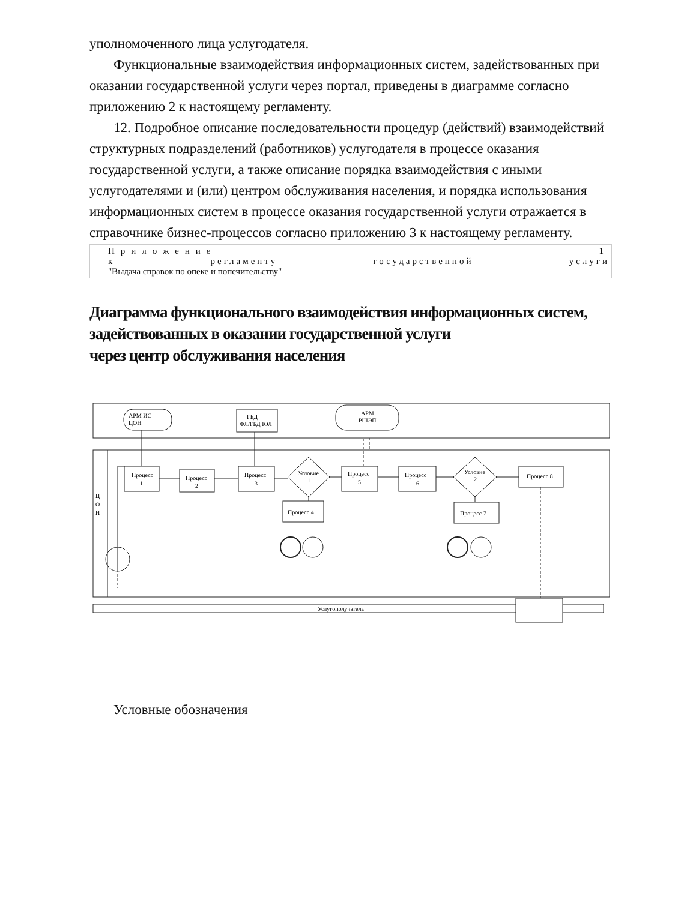уполномоченного лица услугодателя.
Функциональные взаимодействия информационных систем, задействованных при оказании государственной услуги через портал, приведены в диаграмме согласно приложению 2 к настоящему регламенту.
12. Подробное описание последовательности процедур (действий) взаимодействий структурных подразделений (работников) услугодателя в процессе оказания государственной услуги, а также описание порядка взаимодействия с иными услугодателями и (или) центром обслуживания населения, и порядка использования информационных систем в процессе оказания государственной услуги отражается в справочнике бизнес-процессов согласно приложению 3 к настоящему регламенту.
| | Приложение 1 к регламенту государственной услуги "Выдача справок по опеке и попечительству" |
Диаграмма функционального взаимодействия информационных систем, задействованных в оказании государственной услуги
через центр обслуживания населения
АРМ ИС
ЦОН
ГБД
ФЛ/ГБД ЮЛ
АРМ
РШЭП
Процесс
1
Процесс
2
Процесс
3
Условие
1
Процесс
5
Процесс
6
Условие
2
Процесс 8
Процесс 4
Процесс 7
Ц
О
Н
Услугополучатель
Условные обозначения